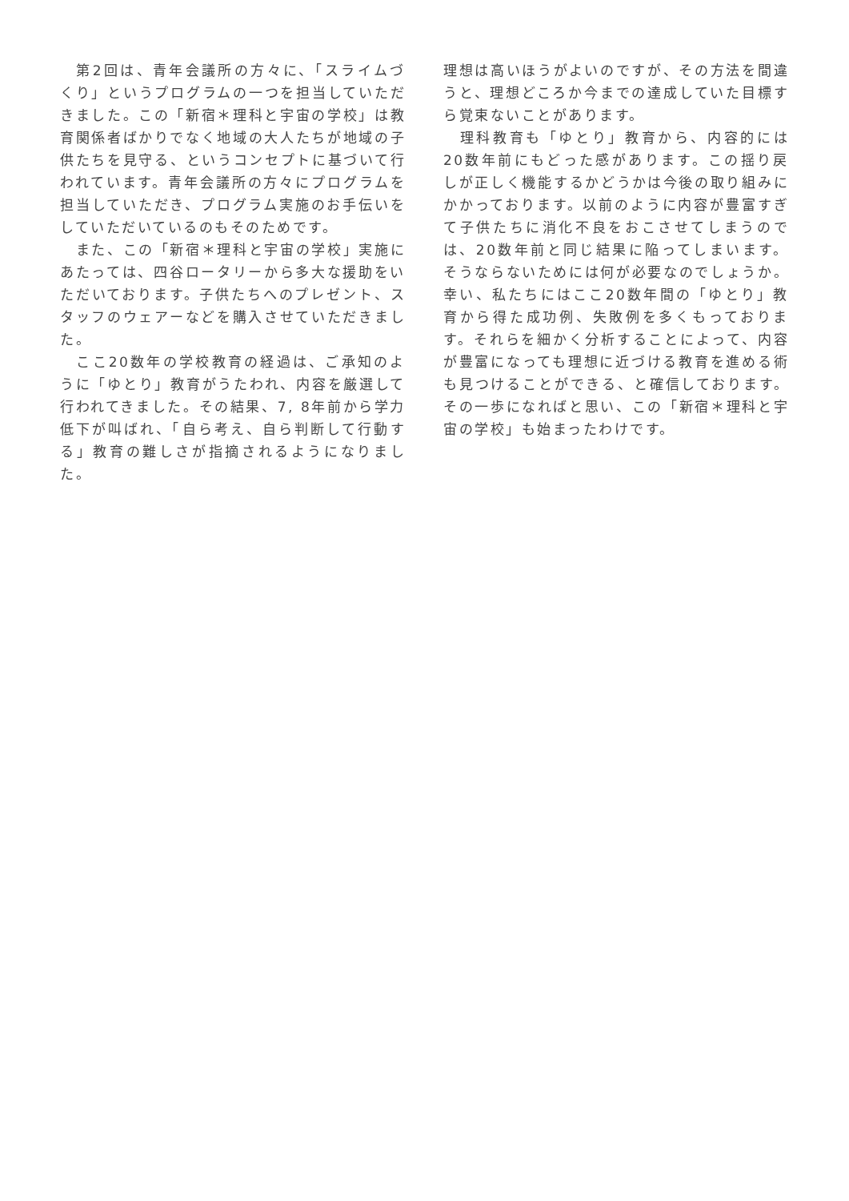第2回は、青年会議所の方々に、「スライムづくり」というプログラムの一つを担当していただきました。この「新宿＊理科と宇宙の学校」は教育関係者ばかりでなく地域の大人たちが地域の子供たちを見守る、というコンセプトに基づいて行われています。青年会議所の方々にプログラムを担当していただき、プログラム実施のお手伝いをしていただいているのもそのためです。
　また、この「新宿＊理科と宇宙の学校」実施にあたっては、四谷ロータリーから多大な援助をいただいております。子供たちへのプレゼント、スタッフのウェアーなどを購入させていただきました。
　ここ20数年の学校教育の経過は、ご承知のように「ゆとり」教育がうたわれ、内容を厳選して行われてきました。その結果、7, 8年前から学力低下が叫ばれ、「自ら考え、自ら判断して行動する」教育の難しさが指摘されるようになりました。
理想は高いほうがよいのですが、その方法を間違うと、理想どころか今までの達成していた目標すら覚束ないことがあります。
　理科教育も「ゆとり」教育から、内容的には20数年前にもどった感があります。この揺り戻しが正しく機能するかどうかは今後の取り組みにかかっております。以前のように内容が豊富すぎて子供たちに消化不良をおこさせてしまうのでは、20数年前と同じ結果に陥ってしまいます。そうならないためには何が必要なのでしょうか。幸い、私たちにはここ20数年間の「ゆとり」教育から得た成功例、失敗例を多くもっております。それらを細かく分析することによって、内容が豊富になっても理想に近づける教育を進める術も見つけることができる、と確信しております。その一歩になればと思い、この「新宿＊理科と宇宙の学校」も始まったわけです。